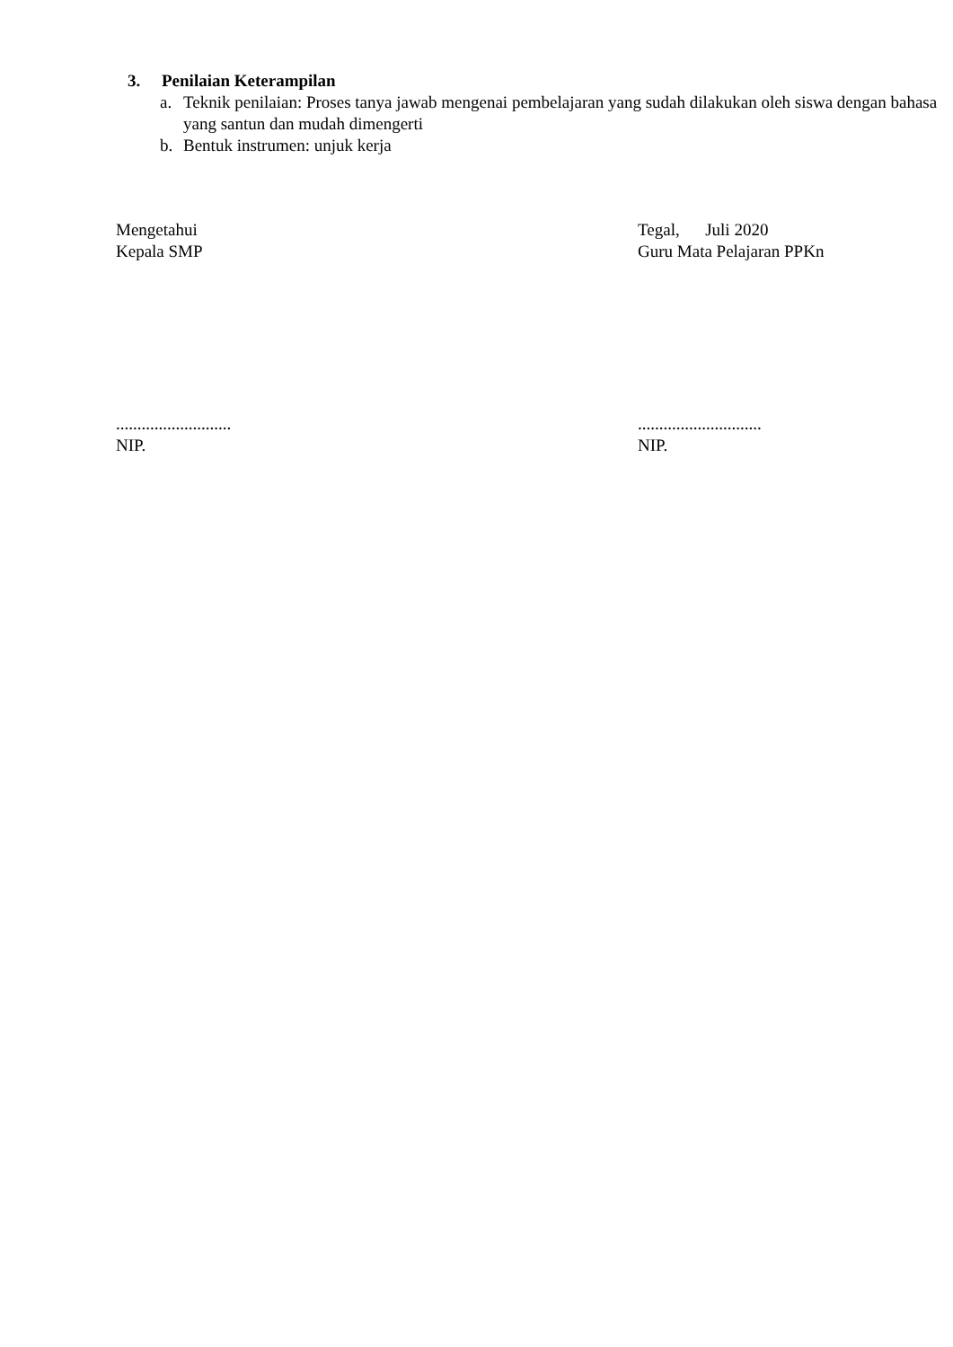3. Penilaian Keterampilan
a. Teknik penilaian: Proses tanya jawab mengenai pembelajaran yang sudah dilakukan oleh siswa dengan bahasa yang santun dan mudah dimengerti
b. Bentuk instrumen: unjuk kerja
Mengetahui
Kepala SMP
...........................
NIP.
Tegal, Juli 2020
Guru Mata Pelajaran PPKn
.............................
NIP.